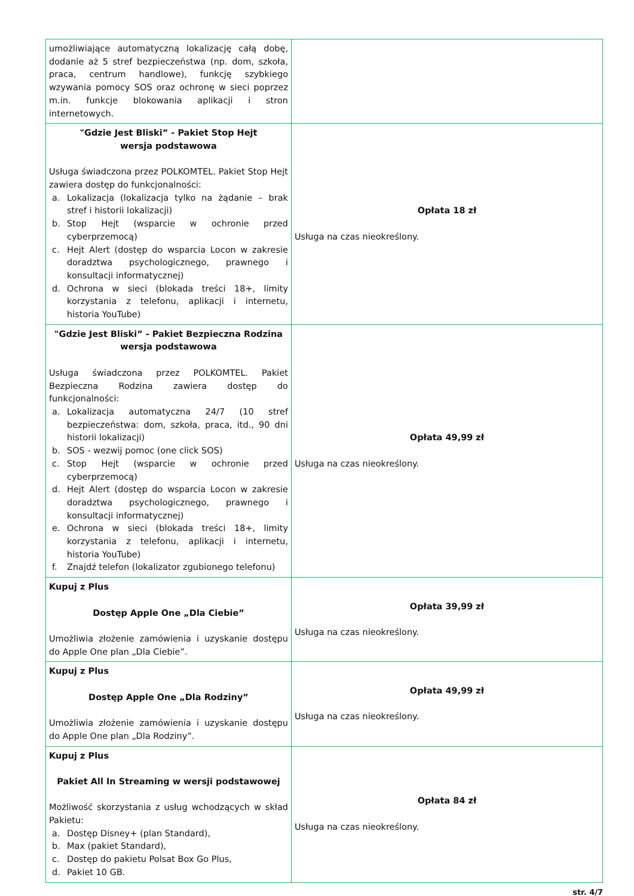| umożliwiające automatyczną lokalizację całą dobę, dodanie aż 5 stref bezpieczeństwa (np. dom, szkoła, praca, centrum handlowe), funkcję szybkiego wzywania pomocy SOS oraz ochronę w sieci poprzez m.in. funkcje blokowania aplikacji i stron internetowych. | |
| "Gdzie Jest Bliski” - Pakiet Stop Hejt wersja podstawowa Usługa świadczona przez POLKOMTEL. Pakiet Stop Hejt zawiera dostęp do funkcjonalności: a. Lokalizacja (lokalizacja tylko na żądanie – brak stref i historii lokalizacji) b. Stop Hejt (wsparcie w ochronie przed cyberprzemocą) c. Hejt Alert (dostęp do wsparcia Locon w zakresie doradztwa psychologicznego, prawnego i konsultacji informatycznej) d. Ochrona w sieci (blokada treści 18+, limity korzystania z telefonu, aplikacji i internetu, historia YouTube) | Opłata 18 zł Usługa na czas nieokreślony. |
| "Gdzie Jest Bliski” - Pakiet Bezpieczna Rodzina wersja podstawowa Usługa świadczona przez POLKOMTEL. Pakiet Bezpieczna Rodzina zawiera dostęp do funkcjonalności: a. Lokalizacja automatyczna 24/7 (10 stref bezpieczeństwa: dom, szkoła, praca, itd., 90 dni historii lokalizacji) b. SOS - wezwij pomoc (one click SOS) c. Stop Hejt (wsparcie w ochronie przed cyberprzemocą) d. Hejt Alert (dostęp do wsparcia Locon w zakresie doradztwa psychologicznego, prawnego i konsultacji informatycznej) e. Ochrona w sieci (blokada treści 18+, limity korzystania z telefonu, aplikacji i internetu, historia YouTube) f. Znajdź telefon (lokalizator zgubionego telefonu) | Opłata 49,99 zł Usługa na czas nieokreślony. |
| Kupuj z Plus Dostęp Apple One „Dla Ciebie” Umożliwia złożenie zamówienia i uzyskanie dostępu do Apple One plan „Dla Ciebie”. | Opłata 39,99 zł Usługa na czas nieokreślony. |
| Kupuj z Plus Dostęp Apple One „Dla Rodziny” Umożliwia złożenie zamówienia i uzyskanie dostępu do Apple One plan „Dla Rodziny”. | Opłata 49,99 zł Usługa na czas nieokreślony. |
| Kupuj z Plus Pakiet All In Streaming w wersji podstawowej Możliwość skorzystania z usług wchodzących w skład Pakietu: a. Dostęp Disney+ (plan Standard), b. Max (pakiet Standard), c. Dostęp do pakietu Polsat Box Go Plus, d. Pakiet 10 GB. | Opłata 84 zł Usługa na czas nieokreślony. |
str. 4/7